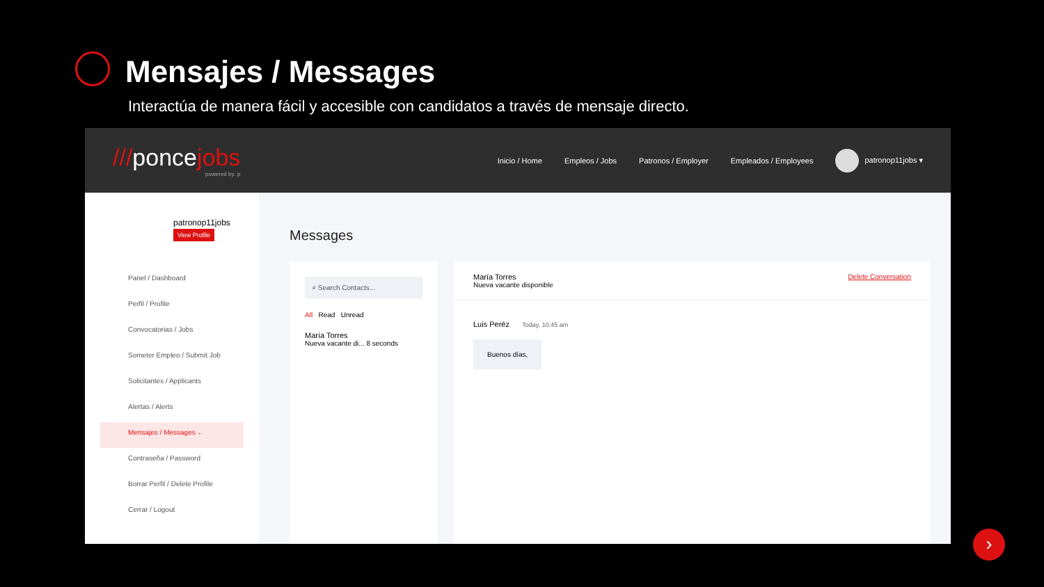Mensajes / Messages
Interactúa de manera fácil y accesible con candidatos a través de mensaje directo.
///poncejobs
powered by: p
Inicio / Home Empleos / Jobs Patronos / Employer Empleados / Employees patronop11jobs ▾
patronop11jobs
View Profile
Panel / Dashboard
Perfil / Profile
Convocatorias / Jobs
Someter Empleo / Submit Job
Solicitantes / Applicants
Alertas / Alerts
Mensajes / Messages ←
Contraseña / Password
Borrar Perfil / Delete Profile
Cerrar / Logout
Messages
⌕ Search Contacts...
All Read Unread
María Torres
Nueva vacante di... 8 seconds
María Torres
Nueva vacante disponible
Delete Conversation
Luis Peréz Today, 10:45 am
Buenos días,
›